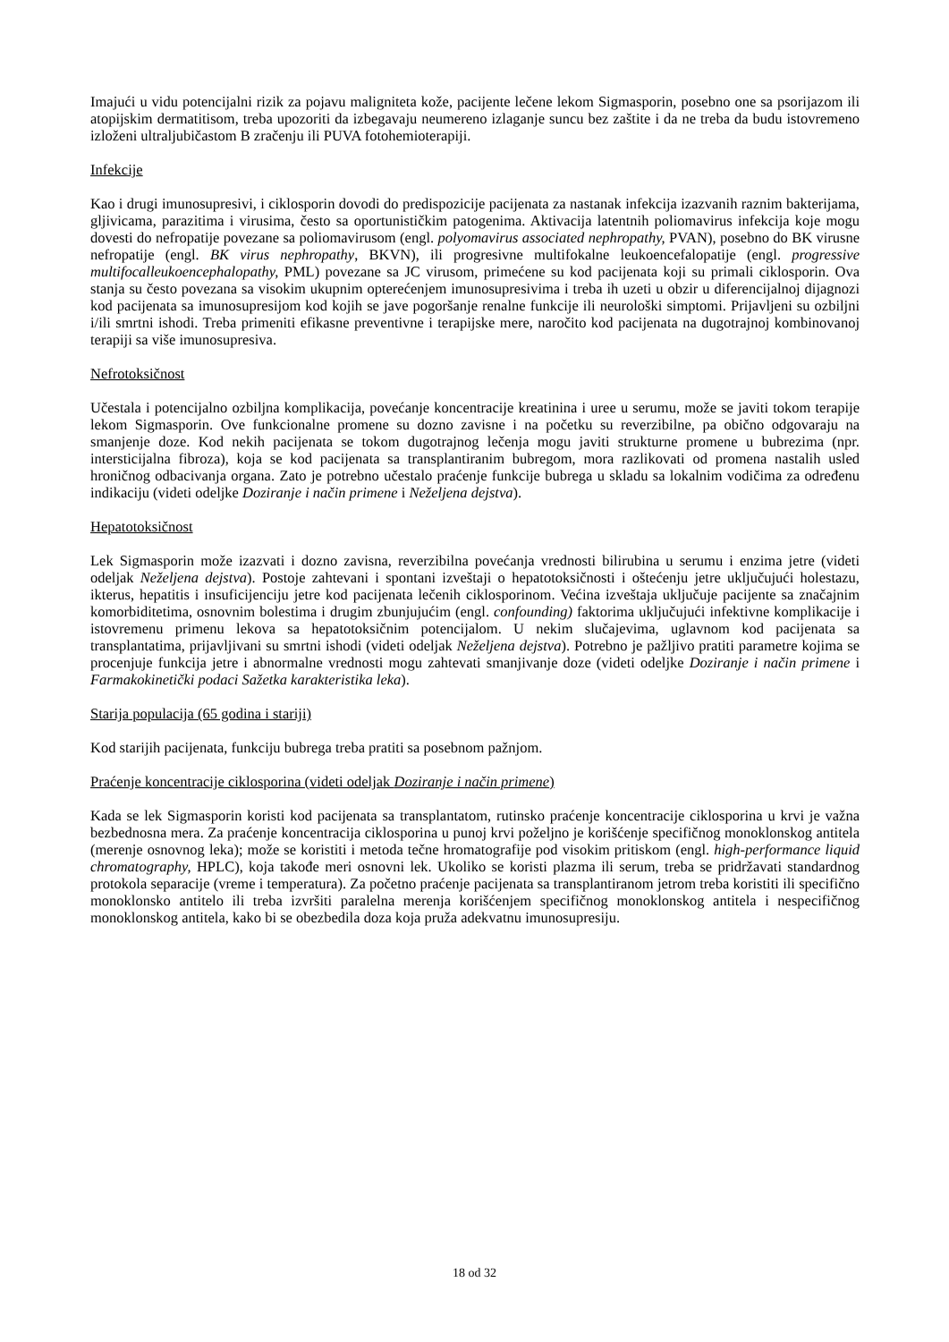Imajući u vidu potencijalni rizik za pojavu maligniteta kože, pacijente lečene lekom Sigmasporin, posebno one sa psorijazom ili atopijskim dermatitisom, treba upozoriti da izbegavaju neumereno izlaganje suncu bez zaštite i da ne treba da budu istovremeno izloženi ultraljubičastom B zračenju ili PUVA fotohemioterapiji.
Infekcije
Kao i drugi imunosupresivi, i ciklosporin dovodi do predispozicije pacijenata za nastanak infekcija izazvanih raznim bakterijama, gljivicama, parazitima i virusima, često sa oportunističkim patogenima. Aktivacija latentnih poliomavirus infekcija koje mogu dovesti do nefropatije povezane sa poliomavirusom (engl. polyomavirus associated nephropathy, PVAN), posebno do BK virusne nefropatije (engl. BK virus nephropathy, BKVN), ili progresivne multifokalne leukoencefalopatije (engl. progressive multifocalleukoencephalopathy, PML) povezane sa JC virusom, primećene su kod pacijenata koji su primali ciklosporin. Ova stanja su često povezana sa visokim ukupnim opterećenjem imunosupresivima i treba ih uzeti u obzir u diferencijalnoj dijagnozi kod pacijenata sa imunosupresijom kod kojih se jave pogoršanje renalne funkcije ili neurološki simptomi. Prijavljeni su ozbiljni i/ili smrtni ishodi. Treba primeniti efikasne preventivne i terapijske mere, naročito kod pacijenata na dugotrajnoj kombinovanoj terapiji sa više imunosupresiva.
Nefrotoksičnost
Učestala i potencijalno ozbiljna komplikacija, povećanje koncentracije kreatinina i uree u serumu, može se javiti tokom terapije lekom Sigmasporin. Ove funkcionalne promene su dozno zavisne i na početku su reverzibilne, pa obično odgovaraju na smanjenje doze. Kod nekih pacijenata se tokom dugotrajnog lečenja mogu javiti strukturne promene u bubrezima (npr. intersticijalna fibroza), koja se kod pacijenata sa transplantiranim bubregom, mora razlikovati od promena nastalih usled hroničnog odbacivanja organa. Zato je potrebno učestalo praćenje funkcije bubrega u skladu sa lokalnim vodičima za određenu indikaciju (videti odeljke Doziranje i način primene i Neželjena dejstva).
Hepatotoksičnost
Lek Sigmasporin može izazvati i dozno zavisna, reverzibilna povećanja vrednosti bilirubina u serumu i enzima jetre (videti odeljak Neželjena dejstva). Postoje zahtevani i spontani izveštaji o hepatotoksičnosti i oštećenju jetre uključujući holestazu, ikterus, hepatitis i insuficijenciju jetre kod pacijenata lečenih ciklosporinom. Većina izveštaja uključuje pacijente sa značajnim komorbiditetima, osnovnim bolestima i drugim zbunjujućim (engl. confounding) faktorima uključujući infektivne komplikacije i istovremenu primenu lekova sa hepatotoksičnim potencijalom. U nekim slučajevima, uglavnom kod pacijenata sa transplantatima, prijavljivani su smrtni ishodi (videti odeljak Neželjena dejstva). Potrebno je pažljivo pratiti parametre kojima se procenjuje funkcija jetre i abnormalne vrednosti mogu zahtevati smanjivanje doze (videti odeljke Doziranje i način primene i Farmakokinetički podaci Sažetka karakteristika leka).
Starija populacija (65 godina i stariji)
Kod starijih pacijenata, funkciju bubrega treba pratiti sa posebnom pažnjom.
Praćenje koncentracije ciklosporina (videti odeljak Doziranje i način primene)
Kada se lek Sigmasporin koristi kod pacijenata sa transplantatom, rutinsko praćenje koncentracije ciklosporina u krvi je važna bezbednosna mera. Za praćenje koncentracija ciklosporina u punoj krvi poželjno je korišćenje specifičnog monoklonskog antitela (merenje osnovnog leka); može se koristiti i metoda tečne hromatografije pod visokim pritiskom (engl. high-performance liquid chromatography, HPLC), koja takođe meri osnovni lek. Ukoliko se koristi plazma ili serum, treba se pridržavati standardnog protokola separacije (vreme i temperatura). Za početno praćenje pacijenata sa transplantiranom jetrom treba koristiti ili specifično monoklonsko antitelo ili treba izvršiti paralelna merenja korišćenjem specifičnog monoklonskog antitela i nespecifičnog monoklonskog antitela, kako bi se obezbedila doza koja pruža adekvatnu imunosupresiju.
18 od 32